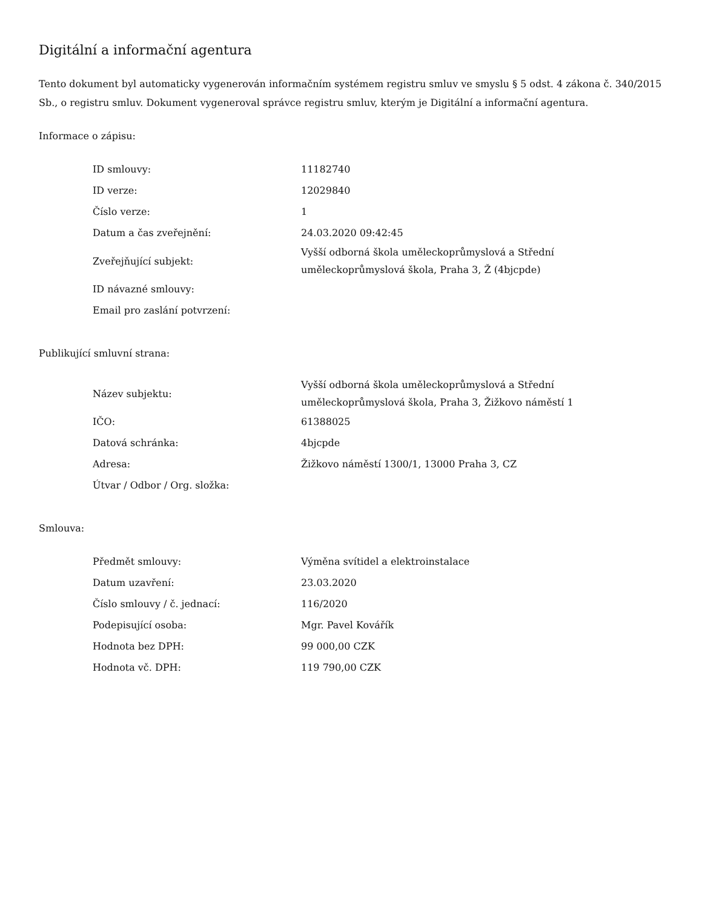Digitální a informační agentura
Tento dokument byl automaticky vygenerován informačním systémem registru smluv ve smyslu § 5 odst. 4 zákona č. 340/2015 Sb., o registru smluv. Dokument vygeneroval správce registru smluv, kterým je Digitální a informační agentura.
Informace o zápisu:
| ID smlouvy: | 11182740 |
| ID verze: | 12029840 |
| Číslo verze: | 1 |
| Datum a čas zveřejnění: | 24.03.2020 09:42:45 |
| Zveřejňující subjekt: | Vyšší odborná škola uměleckoprůmyslová a Střední uměleckoprůmyslová škola, Praha 3, Ž (4bjcpde) |
| ID návazné smlouvy: | |
| Email pro zaslání potvrzení: | |
Publikující smluvní strana:
| Název subjektu: | Vyšší odborná škola uměleckoprůmyslová a Střední uměleckoprůmyslová škola, Praha 3, Žižkovo náměstí 1 |
| IČO: | 61388025 |
| Datová schránka: | 4bjcpde |
| Adresa: | Žižkovo náměstí 1300/1, 13000 Praha 3, CZ |
| Útvar / Odbor / Org. složka: | |
Smlouva:
| Předmět smlouvy: | Výměna svítidel a elektroinstalace |
| Datum uzavření: | 23.03.2020 |
| Číslo smlouvy / č. jednací: | 116/2020 |
| Podepisující osoba: | Mgr. Pavel Kovářík |
| Hodnota bez DPH: | 99 000,00 CZK |
| Hodnota vč. DPH: | 119 790,00 CZK |